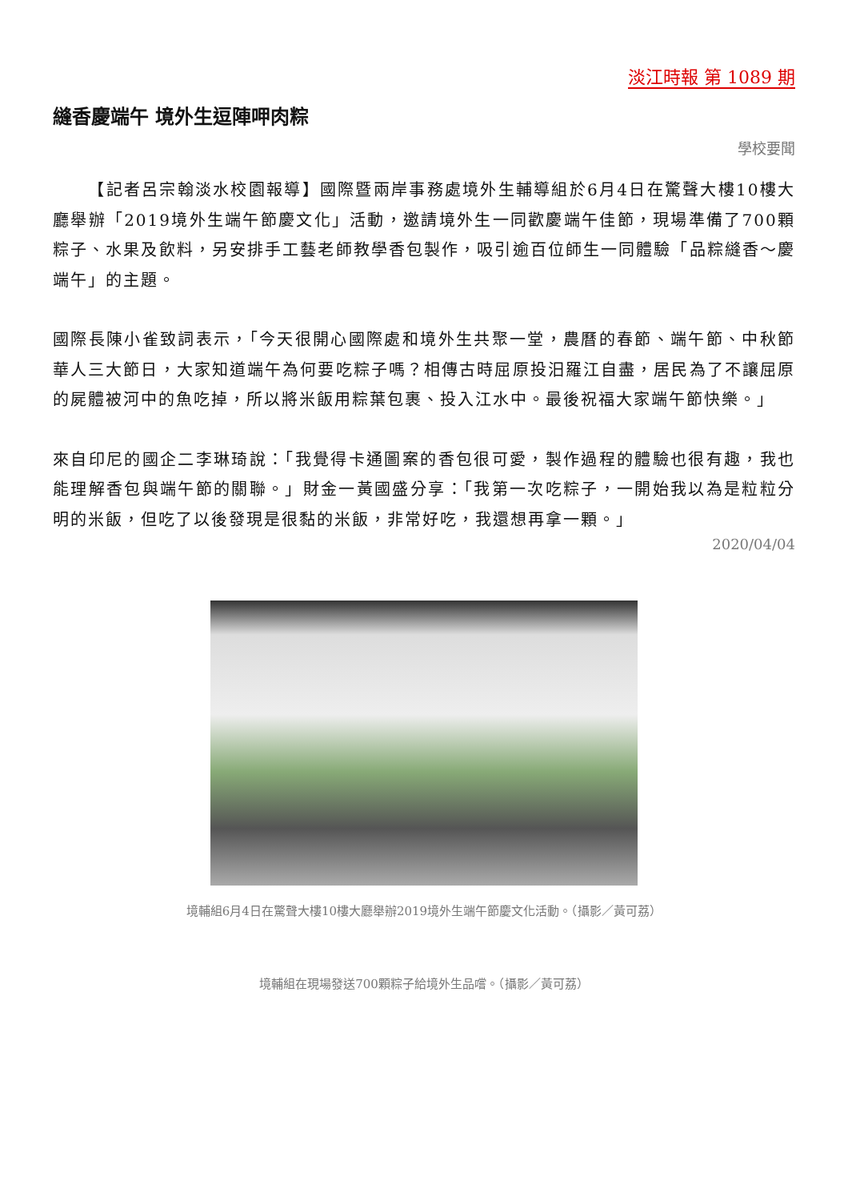淡江時報 第 1089 期
縫香慶端午 境外生逗陣呷肉粽
學校要聞
  【記者呂宗翰淡水校園報導】國際暨兩岸事務處境外生輔導組於6月4日在驚聲大樓10樓大廳舉辦「2019境外生端午節慶文化」活動，邀請境外生一同歡慶端午佳節，現場準備了700顆粽子、水果及飲料，另安排手工藝老師教學香包製作，吸引逾百位師生一同體驗「品粽縫香～慶端午」的主題。
國際長陳小雀致詞表示，「今天很開心國際處和境外生共聚一堂，農曆的春節、端午節、中秋節華人三大節日，大家知道端午為何要吃粽子嗎？相傳古時屈原投汨羅江自盡，居民為了不讓屈原的屍體被河中的魚吃掉，所以將米飯用粽葉包裹、投入江水中。最後祝福大家端午節快樂。」
來自印尼的國企二李琳琦說：「我覺得卡通圖案的香包很可愛，製作過程的體驗也很有趣，我也能理解香包與端午節的關聯。」財金一黃國盛分享：「我第一次吃粽子，一開始我以為是粒粒分明的米飯，但吃了以後發現是很黏的米飯，非常好吃，我還想再拿一顆。」
2020/04/04
境輔組6月4日在驚聲大樓10樓大廳舉辦2019境外生端午節慶文化活動。（攝影／黃可荔）
境輔組在現場發送700顆粽子給境外生品嚐。（攝影／黃可荔）